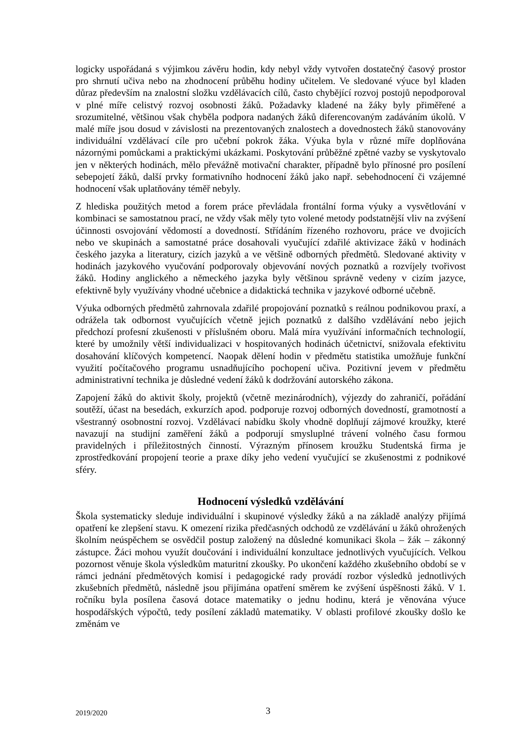logicky uspořádaná s výjimkou závěru hodin, kdy nebyl vždy vytvořen dostatečný časový prostor pro shrnutí učiva nebo na zhodnocení průběhu hodiny učitelem. Ve sledované výuce byl kladen důraz především na znalostní složku vzdělávacích cílů, často chybějící rozvoj postojů nepodporoval v plné míře celistvý rozvoj osobnosti žáků. Požadavky kladené na žáky byly přiměřené a srozumitelné, většinou však chyběla podpora nadaných žáků diferencovaným zadáváním úkolů. V malé míře jsou dosud v závislosti na prezentovaných znalostech a dovednostech žáků stanovovány individuální vzdělávací cíle pro učební pokrok žáka. Výuka byla v různé míře doplňována názornými pomůckami a praktickými ukázkami. Poskytování průběžné zpětné vazby se vyskytovalo jen v některých hodinách, mělo převážně motivační charakter, případně bylo přínosné pro posílení sebepojetí žáků, další prvky formativního hodnocení žáků jako např. sebehodnocení či vzájemné hodnocení však uplatňovány téměř nebyly.
Z hlediska použitých metod a forem práce převládala frontální forma výuky a vysvětlování v kombinaci se samostatnou prací, ne vždy však měly tyto volené metody podstatnější vliv na zvýšení účinnosti osvojování vědomostí a dovedností. Střídáním řízeného rozhovoru, práce ve dvojicích nebo ve skupinách a samostatné práce dosahovali vyučující zdařilé aktivizace žáků v hodinách českého jazyka a literatury, cizích jazyků a ve většině odborných předmětů. Sledované aktivity v hodinách jazykového vyučování podporovaly objevování nových poznatků a rozvíjely tvořivost žáků. Hodiny anglického a německého jazyka byly většinou správně vedeny v cizím jazyce, efektivně byly využívány vhodné učebnice a didaktická technika v jazykové odborné učebně.
Výuka odborných předmětů zahrnovala zdařilé propojování poznatků s reálnou podnikovou praxí, a odrážela tak odbornost vyučujících včetně jejich poznatků z dalšího vzdělávání nebo jejich předchozí profesní zkušenosti v příslušném oboru. Malá míra využívání informačních technologií, které by umožnily větší individualizaci v hospitovaných hodinách účetnictví, snižovala efektivitu dosahování klíčových kompetencí. Naopak dělení hodin v předmětu statistika umožňuje funkční využití počítačového programu usnadňujícího pochopení učiva. Pozitivní jevem v předmětu administrativní technika je důsledné vedení žáků k dodržování autorského zákona.
Zapojení žáků do aktivit školy, projektů (včetně mezinárodních), výjezdy do zahraničí, pořádání soutěží, účast na besedách, exkurzích apod. podporuje rozvoj odborných dovedností, gramotností a všestranný osobnostní rozvoj. Vzdělávací nabídku školy vhodně doplňují zájmové kroužky, které navazují na studijní zaměření žáků a podporují smysluplné trávení volného času formou pravidelných i příležitostných činností. Výrazným přínosem kroužku Studentská firma je zprostředkování propojení teorie a praxe díky jeho vedení vyučující se zkušenostmi z podnikové sféry.
Hodnocení výsledků vzdělávání
Škola systematicky sleduje individuální i skupinové výsledky žáků a na základě analýzy přijímá opatření ke zlepšení stavu. K omezení rizika předčasných odchodů ze vzdělávání u žáků ohrožených školním neúspěchem se osvědčil postup založený na důsledné komunikaci škola – žák – zákonný zástupce. Žáci mohou využít doučování i individuální konzultace jednotlivých vyučujících. Velkou pozornost věnuje škola výsledkům maturitní zkoušky. Po ukončení každého zkušebního období se v rámci jednání předmětových komisí i pedagogické rady provádí rozbor výsledků jednotlivých zkušebních předmětů, následně jsou přijímána opatření směrem ke zvýšení úspěšnosti žáků. V 1. ročníku byla posílena časová dotace matematiky o jednu hodinu, která je věnována výuce hospodářských výpočtů, tedy posílení základů matematiky. V oblasti profilové zkoušky došlo ke změnám ve
2019/2020 3